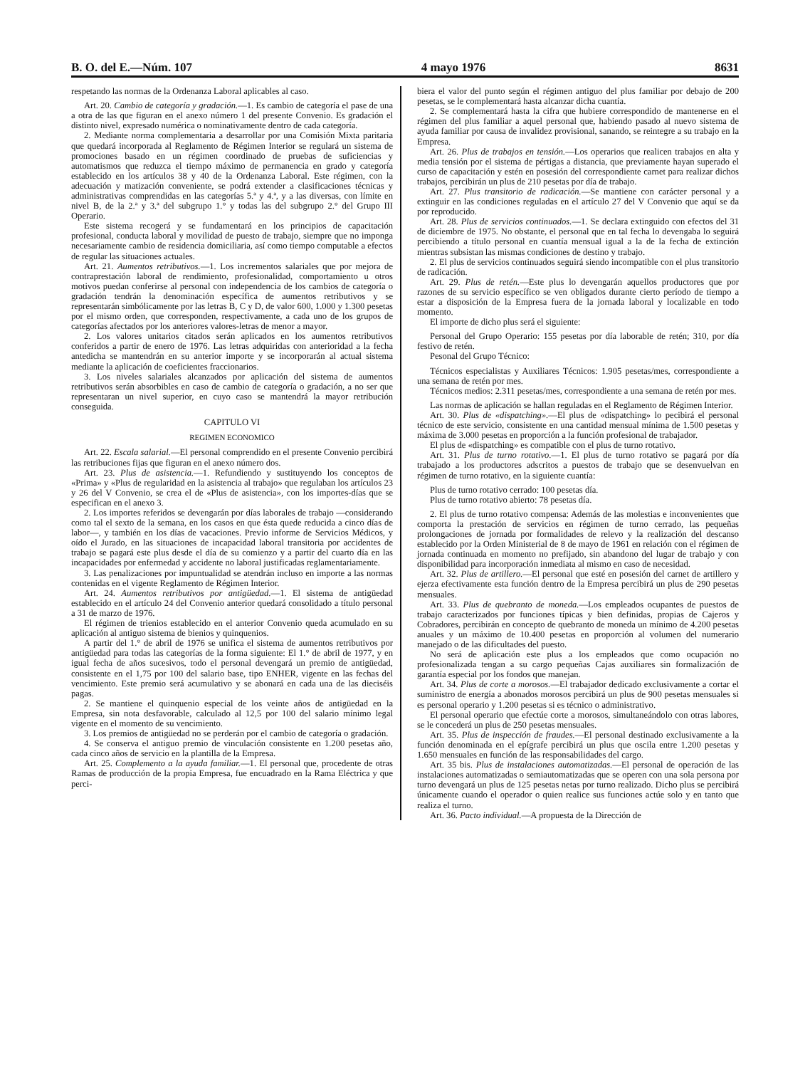B. O. del E.—Núm. 107 4 mayo 1976 8631
respetando las normas de la Ordenanza Laboral aplicables al caso.
Art. 20. Cambio de categoría y gradación.—1. Es cambio de categoría el pase de una a otra de las que figuran en el anexo número 1 del presente Convenio. Es gradación el distinto nivel, expresado numérica o nominativamente dentro de cada categoría.
2. Mediante norma complementaria a desarrollar por una Comisión Mixta paritaria que quedará incorporada al Reglamento de Régimen Interior se regulará un sistema de promociones basado en un régimen coordinado de pruebas de suficiencias y automatismos que reduzca el tiempo máximo de permanencia en grado y categoría establecido en los artículos 38 y 40 de la Ordenanza Laboral. Este régimen, con la adecuación y matización conveniente, se podrá extender a clasificaciones técnicas y administrativas comprendidas en las categorías 5.ª y 4.ª, y a las diversas, con límite en nivel B, de la 2.ª y 3.ª del subgrupo 1.° y todas las del subgrupo 2.° del Grupo III Operario.
Este sistema recogerá y se fundamentará en los principios de capacitación profesional, conducta laboral y movilidad de puesto de trabajo, siempre que no imponga necesariamente cambio de residencia domiciliaria, así como tiempo computable a efectos de regular las situaciones actuales.
Art. 21. Aumentos retributivos.—1. Los incrementos salariales que por mejora de contraprestación laboral de rendimiento, profesionalidad, comportamiento u otros motivos puedan conferirse al personal con independencia de los cambios de categoría o gradación tendrán la denominación específica de aumentos retributivos y se representarán simbólicamente por las letras B, C y D, de valor 600, 1.000 y 1.300 pesetas por el mismo orden, que corresponden, respectivamente, a cada uno de los grupos de categorías afectados por los anteriores valores-letras de menor a mayor.
2. Los valores unitarios citados serán aplicados en los aumentos retributivos conferidos a partir de enero de 1976. Las letras adquiridas con anterioridad a la fecha antedicha se mantendrán en su anterior importe y se incorporarán al actual sistema mediante la aplicación de coeficientes fraccionarios.
3. Los niveles salariales alcanzados por aplicación del sistema de aumentos retributivos serán absorbibles en caso de cambio de categoría o gradación, a no ser que representaran un nivel superior, en cuyo caso se mantendrá la mayor retribución conseguida.
CAPITULO VI
REGIMEN ECONOMICO
Art. 22. Escala salarial.—El personal comprendido en el presente Convenio percibirá las retribuciones fijas que figuran en el anexo número dos.
Art. 23. Plus de asistencia.—1. Refundiendo y sustituyendo los conceptos de «Prima» y «Plus de regularidad en la asistencia al trabajo» que regulaban los artículos 23 y 26 del V Convenio, se crea el de «Plus de asistencia», con los importes-días que se especifican en el anexo 3.
2. Los importes referidos se devengarán por días laborales de trabajo —considerando como tal el sexto de la semana, en los casos en que ésta quede reducida a cinco días de labor—, y también en los días de vacaciones. Previo informe de Servicios Médicos, y oído el Jurado, en las situaciones de incapacidad laboral transitoria por accidentes de trabajo se pagará este plus desde el día de su comienzo y a partir del cuarto día en las incapacidades por enfermedad y accidente no laboral justificadas reglamentariamente.
3. Las penalizaciones por impuntualidad se atendrán incluso en importe a las normas contenidas en el vigente Reglamento de Régimen Interior.
Art. 24. Aumentos retributivos por antigüedad.—1. El sistema de antigüedad establecido en el artículo 24 del Convenio anterior quedará consolidado a título personal a 31 de marzo de 1976.
El régimen de trienios establecido en el anterior Convenio queda acumulado en su aplicación al antiguo sistema de bienios y quinquenios.
A partir del 1.° de abril de 1976 se unifica el sistema de aumentos retributivos por antigüedad para todas las categorías de la forma siguiente: El 1.° de abril de 1977, y en igual fecha de años sucesivos, todo el personal devengará un premio de antigüedad, consistente en el 1,75 por 100 del salario base, tipo ENHER, vigente en las fechas del vencimiento. Este premio será acumulativo y se abonará en cada una de las dieciséis pagas.
2. Se mantiene el quinquenio especial de los veinte años de antigüedad en la Empresa, sin nota desfavorable, calculado al 12,5 por 100 del salario mínimo legal vigente en el momento de su vencimiento.
3. Los premios de antigüedad no se perderán por el cambio de categoría o gradación.
4. Se conserva el antiguo premio de vinculación consistente en 1.200 pesetas año, cada cinco años de servicio en la plantilla de la Empresa.
Art. 25. Complemento a la ayuda familiar.—1. El personal que, procedente de otras Ramas de producción de la propia Empresa, fue encuadrado en la Rama Eléctrica y que perci-
biera el valor del punto según el régimen antiguo del plus familiar por debajo de 200 pesetas, se le complementará hasta alcanzar dicha cuantía.
2. Se complementará hasta la cifra que hubiere correspondido de mantenerse en el régimen del plus familiar a aquel personal que, habiendo pasado al nuevo sistema de ayuda familiar por causa de invalidez provisional, sanando, se reintegre a su trabajo en la Empresa.
Art. 26. Plus de trabajos en tensión.—Los operarios que realicen trabajos en alta y media tensión por el sistema de pértigas a distancia, que previamente hayan superado el curso de capacitación y estén en posesión del correspondiente carnet para realizar dichos trabajos, percibirán un plus de 210 pesetas por día de trabajo.
Art. 27. Plus transitorio de radicación.—Se mantiene con carácter personal y a extinguir en las condiciones reguladas en el artículo 27 del V Convenio que aquí se da por reproducido.
Art. 28. Plus de servicios continuados.—1. Se declara extinguido con efectos del 31 de diciembre de 1975. No obstante, el personal que en tal fecha lo devengaba lo seguirá percibiendo a título personal en cuantía mensual igual a la de la fecha de extinción mientras subsistan las mismas condiciones de destino y trabajo.
2. El plus de servicios continuados seguirá siendo incompatible con el plus transitorio de radicación.
Art. 29. Plus de retén.—Este plus lo devengarán aquellos productores que por razones de su servicio específico se ven obligados durante cierto período de tiempo a estar a disposición de la Empresa fuera de la jornada laboral y localizable en todo momento.
El importe de dicho plus será el siguiente:
Personal del Grupo Operario: 155 pesetas por día laborable de retén; 310, por día festivo de retén.
Pesonal del Grupo Técnico:
Técnicos especialistas y Auxiliares Técnicos: 1.905 pesetas/mes, correspondiente a una semana de retén por mes.
Técnicos medios: 2.311 pesetas/mes, correspondiente a una semana de retén por mes.
Las normas de aplicación se hallan reguladas en el Reglamento de Régimen Interior.
Art. 30. Plus de «dispatching».—El plus de «dispatching» lo pecibirá el personal técnico de este servicio, consistente en una cantidad mensual mínima de 1.500 pesetas y máxima de 3.000 pesetas en proporción a la función profesional de trabajador.
El plus de «dispatching» es compatible con el plus de turno rotativo.
Art. 31. Plus de turno rotativo.—1. El plus de turno rotativo se pagará por día trabajado a los productores adscritos a puestos de trabajo que se desenvuelvan en régimen de turno rotativo, en la siguiente cuantía:
Plus de turno rotativo cerrado: 100 pesetas día.
Plus de turno rotativo abierto: 78 pesetas día.
2. El plus de turno rotativo compensa: Además de las molestias e inconvenientes que comporta la prestación de servicios en régimen de turno cerrado, las pequeñas prolongaciones de jornada por formalidades de relevo y la realización del descanso establecido por la Orden Ministerial de 8 de mayo de 1961 en relación con el régimen de jornada continuada en momento no prefijado, sin abandono del lugar de trabajo y con disponibilidad para incorporación inmediata al mismo en caso de necesidad.
Art. 32. Plus de artillero.—El personal que esté en posesión del carnet de artillero y ejerza efectivamente esta función dentro de la Empresa percibirá un plus de 290 pesetas mensuales.
Art. 33. Plus de quebranto de moneda.—Los empleados ocupantes de puestos de trabajo caracterizados por funciones típicas y bien definidas, propias de Cajeros y Cobradores, percibirán en concepto de quebranto de moneda un mínimo de 4.200 pesetas anuales y un máximo de 10.400 pesetas en proporción al volumen del numerario manejado o de las dificultades del puesto.
No será de aplicación este plus a los empleados que como ocupación no profesionalizada tengan a su cargo pequeñas Cajas auxiliares sin formalización de garantía especial por los fondos que manejan.
Art. 34. Plus de corte a morosos.—El trabajador dedicado exclusivamente a cortar el suministro de energía a abonados morosos percibirá un plus de 900 pesetas mensuales si es personal operario y 1.200 pesetas si es técnico o administrativo.
El personal operario que efectúe corte a morosos, simultaneándolo con otras labores, se le concederá un plus de 250 pesetas mensuales.
Art. 35. Plus de inspección de fraudes.—El personal destinado exclusivamente a la función denominada en el epígrafe percibirá un plus que oscila entre 1.200 pesetas y 1.650 mensuales en función de las responsabilidades del cargo.
Art. 35 bis. Plus de instalaciones automatizadas.—El personal de operación de las instalaciones automatizadas o semiautomatizadas que se operen con una sola persona por turno devengará un plus de 125 pesetas netas por turno realizado. Dicho plus se percibirá únicamente cuando el operador o quien realice sus funciones actúe solo y en tanto que realiza el turno.
Art. 36. Pacto individual.—A propuesta de la Dirección de